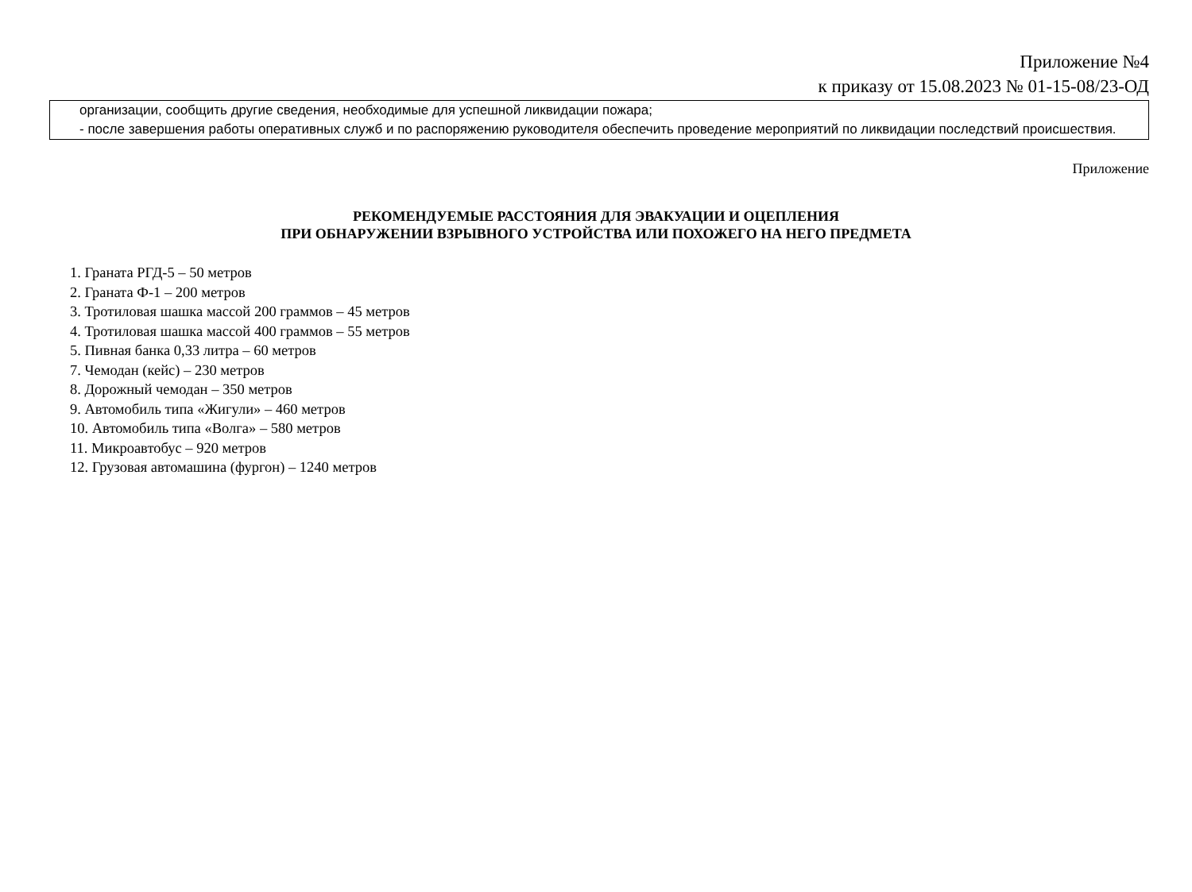Приложение №4
к приказу от 15.08.2023 № 01-15-08/23-ОД
организации, сообщить другие сведения, необходимые для успешной ликвидации пожара;
- после завершения работы оперативных служб и по распоряжению руководителя обеспечить проведение мероприятий по ликвидации последствий происшествия.
Приложение
РЕКОМЕНДУЕМЫЕ РАССТОЯНИЯ ДЛЯ ЭВАКУАЦИИ И ОЦЕПЛЕНИЯ
ПРИ ОБНАРУЖЕНИИ ВЗРЫВНОГО УСТРОЙСТВА ИЛИ ПОХОЖЕГО НА НЕГО ПРЕДМЕТА
1. Граната РГД-5 – 50 метров
2. Граната Ф-1 – 200 метров
3. Тротиловая шашка массой 200 граммов – 45 метров
4. Тротиловая шашка массой 400 граммов – 55 метров
5. Пивная банка 0,33 литра – 60 метров
7. Чемодан (кейс) – 230 метров
8. Дорожный чемодан – 350 метров
9. Автомобиль типа «Жигули» – 460 метров
10. Автомобиль типа «Волга» – 580 метров
11. Микроавтобус – 920 метров
12. Грузовая автомашина (фургон) – 1240 метров